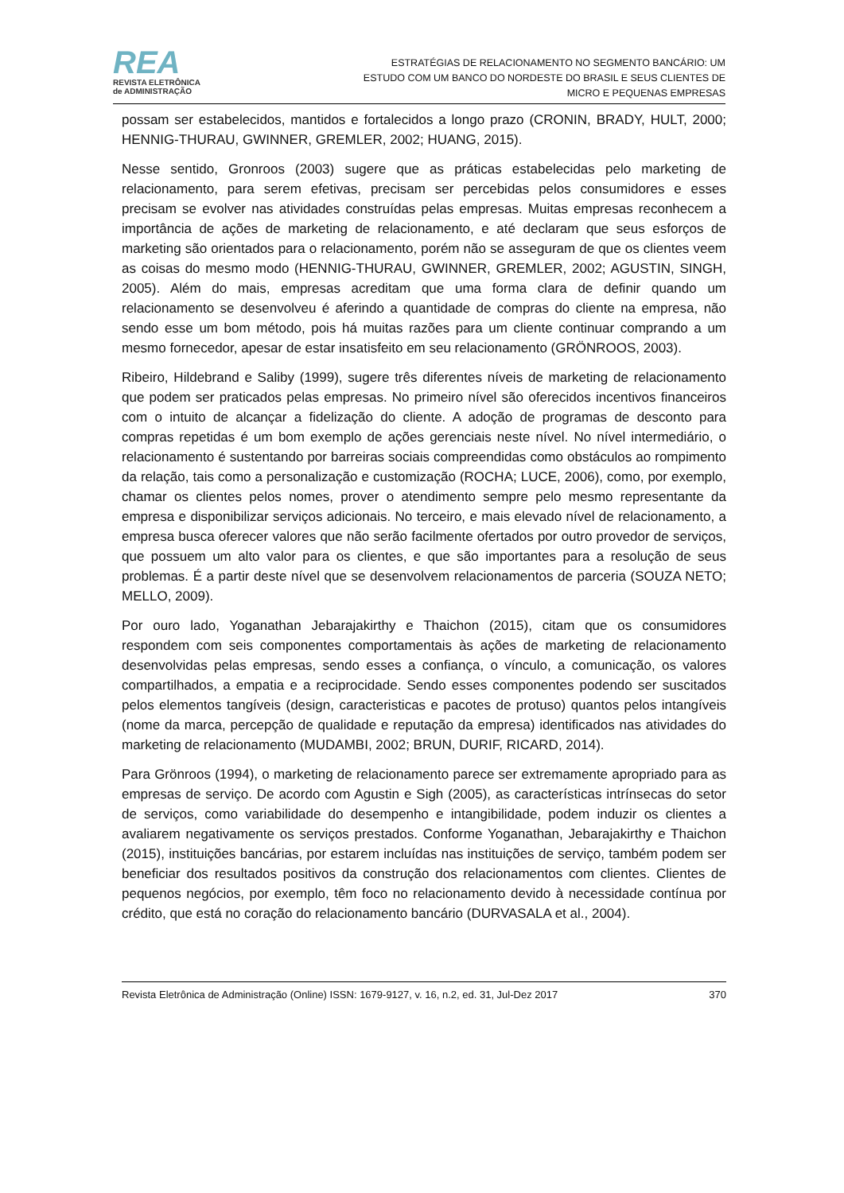REA
REVISTA ELETRÔNICA
de ADMINISTRAÇÃO
ESTRATÉGIAS DE RELACIONAMENTO NO SEGMENTO BANCÁRIO: UM
ESTUDO COM UM BANCO DO NORDESTE DO BRASIL E SEUS CLIENTES DE
MICRO E PEQUENAS EMPRESAS
possam ser estabelecidos, mantidos e fortalecidos a longo prazo (CRONIN, BRADY, HULT, 2000; HENNIG-THURAU, GWINNER, GREMLER, 2002; HUANG, 2015).
Nesse sentido, Gronroos (2003) sugere que as práticas estabelecidas pelo marketing de relacionamento, para serem efetivas, precisam ser percebidas pelos consumidores e esses precisam se evolver nas atividades construídas pelas empresas. Muitas empresas reconhecem a importância de ações de marketing de relacionamento, e até declaram que seus esforços de marketing são orientados para o relacionamento, porém não se asseguram de que os clientes veem as coisas do mesmo modo (HENNIG-THURAU, GWINNER, GREMLER, 2002; AGUSTIN, SINGH, 2005). Além do mais, empresas acreditam que uma forma clara de definir quando um relacionamento se desenvolveu é aferindo a quantidade de compras do cliente na empresa, não sendo esse um bom método, pois há muitas razões para um cliente continuar comprando a um mesmo fornecedor, apesar de estar insatisfeito em seu relacionamento (GRÖNROOS, 2003).
Ribeiro, Hildebrand e Saliby (1999), sugere três diferentes níveis de marketing de relacionamento que podem ser praticados pelas empresas. No primeiro nível são oferecidos incentivos financeiros com o intuito de alcançar a fidelização do cliente. A adoção de programas de desconto para compras repetidas é um bom exemplo de ações gerenciais neste nível. No nível intermediário, o relacionamento é sustentando por barreiras sociais compreendidas como obstáculos ao rompimento da relação, tais como a personalização e customização (ROCHA; LUCE, 2006), como, por exemplo, chamar os clientes pelos nomes, prover o atendimento sempre pelo mesmo representante da empresa e disponibilizar serviços adicionais. No terceiro, e mais elevado nível de relacionamento, a empresa busca oferecer valores que não serão facilmente ofertados por outro provedor de serviços, que possuem um alto valor para os clientes, e que são importantes para a resolução de seus problemas. É a partir deste nível que se desenvolvem relacionamentos de parceria (SOUZA NETO; MELLO, 2009).
Por ouro lado, Yoganathan Jebarajakirthy e Thaichon (2015), citam que os consumidores respondem com seis componentes comportamentais às ações de marketing de relacionamento desenvolvidas pelas empresas, sendo esses a confiança, o vínculo, a comunicação, os valores compartilhados, a empatia e a reciprocidade. Sendo esses componentes podendo ser suscitados pelos elementos tangíveis (design, caracteristicas e pacotes de protuso) quantos pelos intangíveis (nome da marca, percepção de qualidade e reputação da empresa) identificados nas atividades do marketing de relacionamento (MUDAMBI, 2002; BRUN, DURIF, RICARD, 2014).
Para Grönroos (1994), o marketing de relacionamento parece ser extremamente apropriado para as empresas de serviço. De acordo com Agustin e Sigh (2005), as características intrínsecas do setor de serviços, como variabilidade do desempenho e intangibilidade, podem induzir os clientes a avaliarem negativamente os serviços prestados. Conforme Yoganathan, Jebarajakirthy e Thaichon (2015), instituições bancárias, por estarem incluídas nas instituições de serviço, também podem ser beneficiar dos resultados positivos da construção dos relacionamentos com clientes. Clientes de pequenos negócios, por exemplo, têm foco no relacionamento devido à necessidade contínua por crédito, que está no coração do relacionamento bancário (DURVASALA et al., 2004).
Revista Eletrônica de Administração (Online) ISSN: 1679-9127, v. 16, n.2, ed. 31, Jul-Dez 2017 370